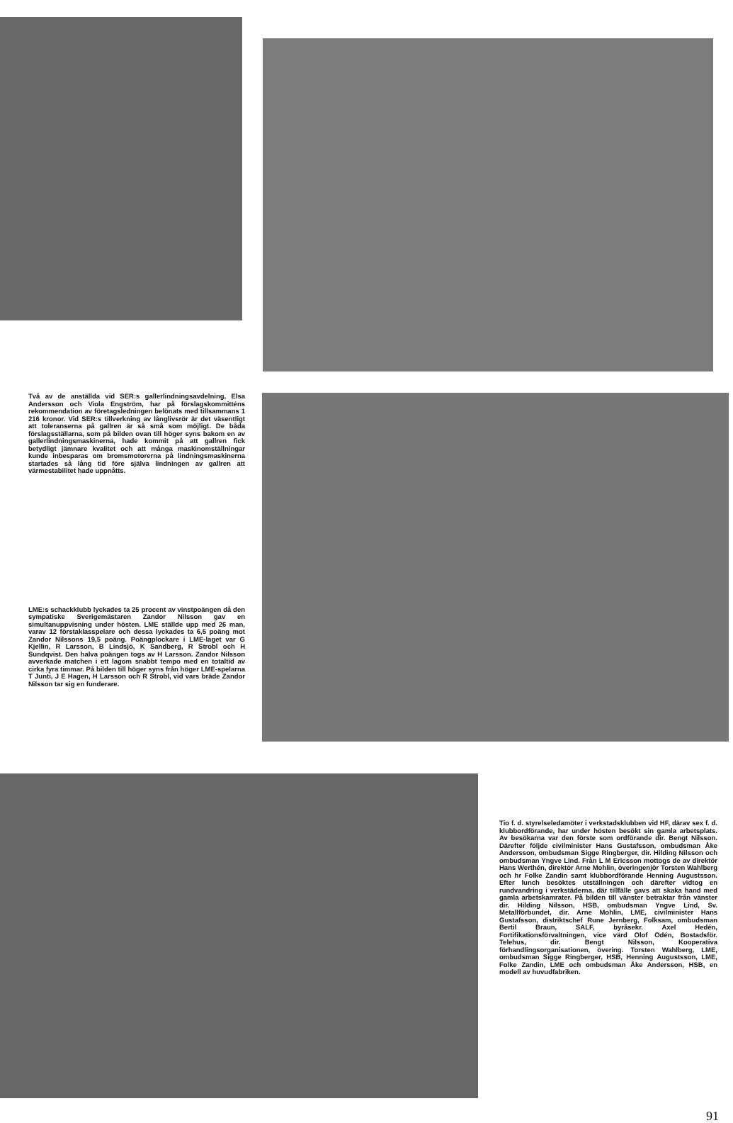Två av de anställda vid SER:s gallerlindningsavdelning, Elsa Andersson och Viola Engström, har på förslagskommitténs rekommendation av företagsledningen belönats med tillsammans 1 216 kronor. Vid SER:s tillverkning av långlivsrör är det väsentligt att toleranserna på gallren är så små som möjligt. De båda förslagsställarna, som på bilden ovan till höger syns bakom en av gallerlindningsmaskinerna, hade kommit på att gallren fick betydligt jämnare kvalitet och att många maskinomställningar kunde inbesparas om bromsmotorerna på lindningsmaskinerna startades så lång tid före själva lindningen av gallren att värmestabilitet hade uppnåtts.
LME:s schackklubb lyckades ta 25 procent av vinstpoängen då den sympatiske Sverigemästaren Zandor Nilsson gav en simultanuppvisning under hösten. LME ställde upp med 26 man, varav 12 förstaklasspelare och dessa lyckades ta 6,5 poäng mot Zandor Nilssons 19,5 poäng. Poängplockare i LME-laget var G Kjellin, R Larsson, B Lindsjö, K Sandberg, R Strobl och H Sundqvist. Den halva poängen togs av H Larsson. Zandor Nilsson avverkade matchen i ett lagom snabbt tempo med en totaltid av cirka fyra timmar. På bilden till höger syns från höger LME-spelarna T Junti, J E Hagen, H Larsson och R Strobl, vid vars bräde Zandor Nilsson tar sig en funderare.
Tio f. d. styrelseledamöter i verkstadsklubben vid HF, därav sex f. d. klubbordförande, har under hösten besökt sin gamla arbetsplats. Av besökarna var den förste som ordförande dir. Bengt Nilsson. Därefter följde civilminister Hans Gustafsson, ombudsman Åke Andersson, ombudsman Sigge Ringberger, dir. Hilding Nilsson och ombudsman Yngve Lind. Från L M Ericsson mottogs de av direktör Hans Werthén, direktör Arne Mohlin, överingenjör Torsten Wahlberg och hr Folke Zandin samt klubbordförande Henning Augustsson. Efter lunch besöktes utställningen och därefter vidtog en rundvandring i verkstäderna, där tillfälle gavs att skaka hand med gamla arbetskamrater. På bilden till vänster betraktar från vänster dir. Hilding Nilsson, HSB, ombudsman Yngve Lind, Sv. Metallförbundet, dir. Arne Mohlin, LME, civilminister Hans Gustafsson, distriktschef Rune Jernberg, Folksam, ombudsman Bertil Braun, SALF, byråsekr. Axel Hedén, Fortifikationsförvaltningen, vice värd Olof Odén, Bostadsför. Telehus, dir. Bengt Nilsson, Kooperativa förhandlingsorganisationen, övering. Torsten Wahlberg, LME, ombudsman Sigge Ringberger, HSB, Henning Augustsson, LME, Folke Zandin, LME och ombudsman Åke Andersson, HSB, en modell av huvudfabriken.
91